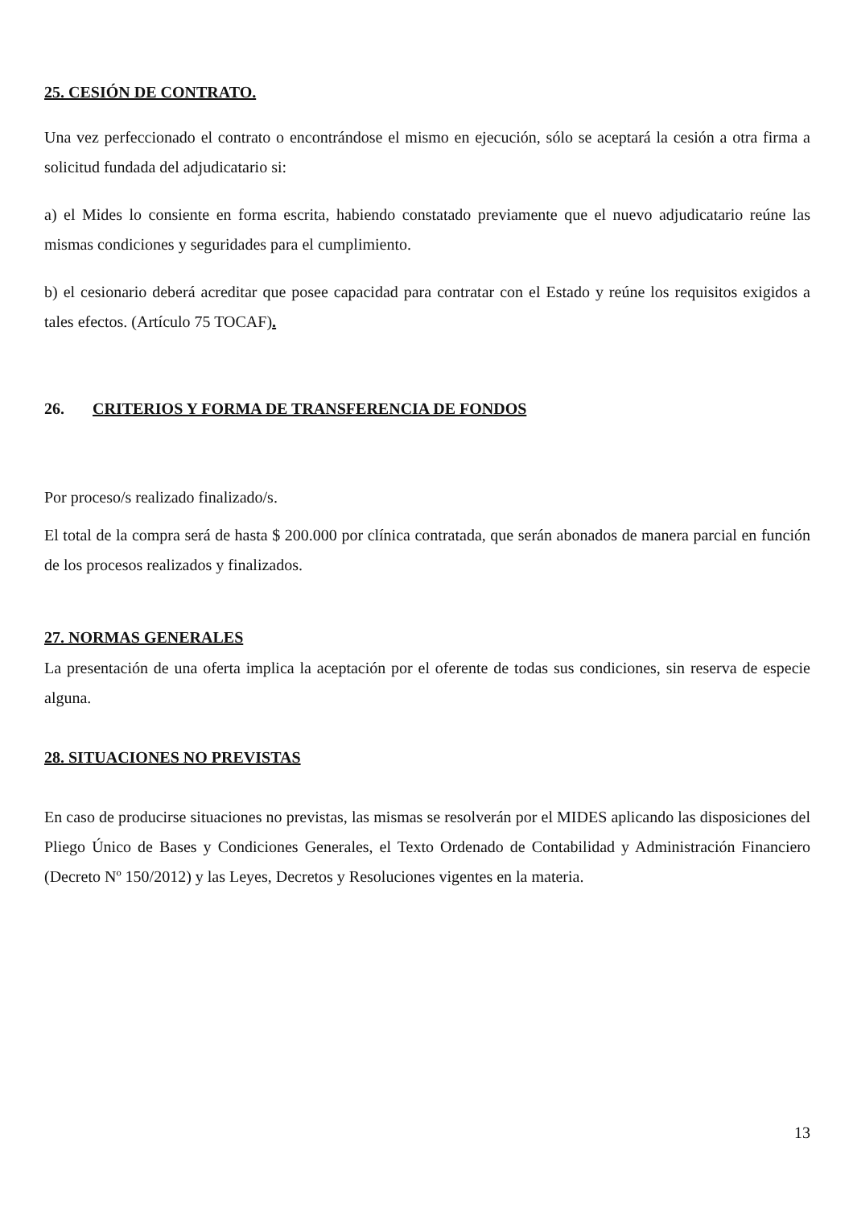25. CESIÓN DE CONTRATO.
Una vez perfeccionado el contrato o encontrándose el mismo en ejecución, sólo se aceptará la cesión a otra firma a solicitud fundada del adjudicatario si:
a) el Mides lo consiente en forma escrita, habiendo constatado previamente que el nuevo adjudicatario reúne las mismas condiciones y seguridades para el cumplimiento.
b) el cesionario deberá acreditar que posee capacidad para contratar con el Estado y reúne los requisitos exigidos a tales efectos. (Artículo 75 TOCAF).
26. CRITERIOS Y FORMA DE TRANSFERENCIA DE FONDOS
Por proceso/s realizado finalizado/s.
El total de la compra será de hasta $ 200.000 por clínica contratada, que serán abonados de manera parcial en función de los procesos realizados y finalizados.
27. NORMAS GENERALES
La presentación de una oferta implica la aceptación por el oferente de todas sus condiciones, sin reserva de especie alguna.
28. SITUACIONES NO PREVISTAS
En caso de producirse situaciones no previstas, las mismas se resolverán por el MIDES aplicando las disposiciones del Pliego Único de Bases y Condiciones Generales, el Texto Ordenado de Contabilidad y Administración Financiero (Decreto Nº 150/2012) y las Leyes, Decretos y Resoluciones vigentes en la materia.
13